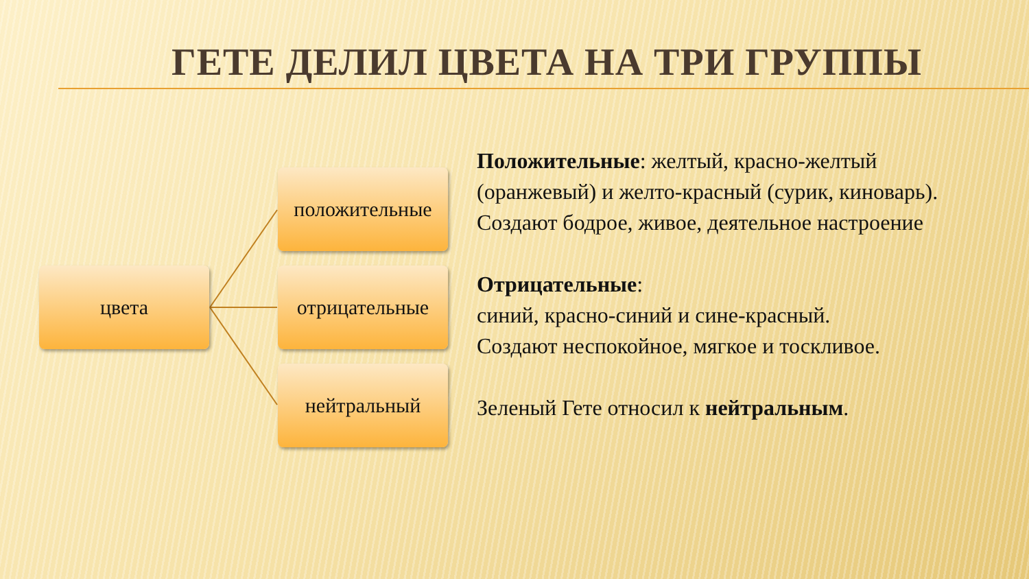ГЕТЕ ДЕЛИЛ ЦВЕТА НА ТРИ ГРУППЫ
цвета
положительные
отрицательные
нейтральный
Положительные: желтый, красно-желтый (оранжевый) и желто-красный (сурик, киноварь).
Создают бодрое, живое, деятельное настроение
Отрицательные:
синий, красно-синий и сине-красный.
Создают неспокойное, мягкое и тоскливое.
Зеленый Гете относил к нейтральным.